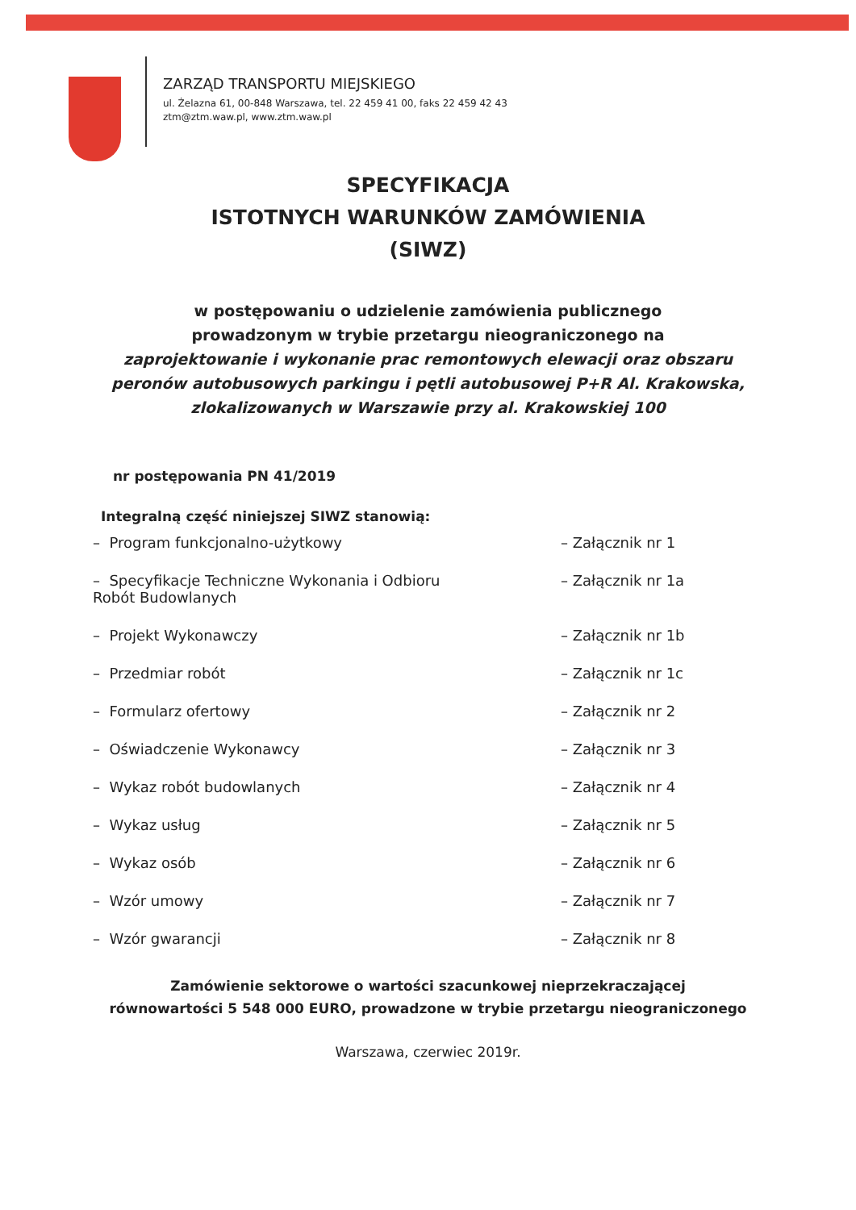ZARZĄD TRANSPORTU MIEJSKIEGO
ul. Żelazna 61, 00-848 Warszawa, tel. 22 459 41 00, faks 22 459 42 43
ztm@ztm.waw.pl, www.ztm.waw.pl
SPECYFIKACJA
ISTOTNYCH WARUNKÓW ZAMÓWIENIA
(SIWZ)
w postępowaniu o udzielenie zamówienia publicznego
prowadzonym w trybie przetargu nieograniczonego na
zaprojektowanie i wykonanie prac remontowych elewacji oraz obszaru peronów autobusowych parkingu i pętli autobusowej P+R Al. Krakowska, zlokalizowanych w Warszawie przy al. Krakowskiej 100
nr postępowania PN 41/2019
Integralną część niniejszej SIWZ stanowią:
| – Program funkcjonalno-użytkowy | – Załącznik nr 1 |
| – Specyfikacje Techniczne Wykonania i Odbioru Robót Budowlanych | – Załącznik nr 1a |
| – Projekt Wykonawczy | – Załącznik nr 1b |
| – Przedmiar robót | – Załącznik nr 1c |
| – Formularz ofertowy | – Załącznik nr 2 |
| – Oświadczenie Wykonawcy | – Załącznik nr 3 |
| – Wykaz robót budowlanych | – Załącznik nr 4 |
| – Wykaz usług | – Załącznik nr 5 |
| – Wykaz osób | – Załącznik nr 6 |
| – Wzór umowy | – Załącznik nr 7 |
| – Wzór gwarancji | – Załącznik nr 8 |
Zamówienie sektorowe o wartości szacunkowej nieprzekraczającej
równowartości 5 548 000 EURO, prowadzone w trybie przetargu nieograniczonego
Warszawa, czerwiec 2019r.